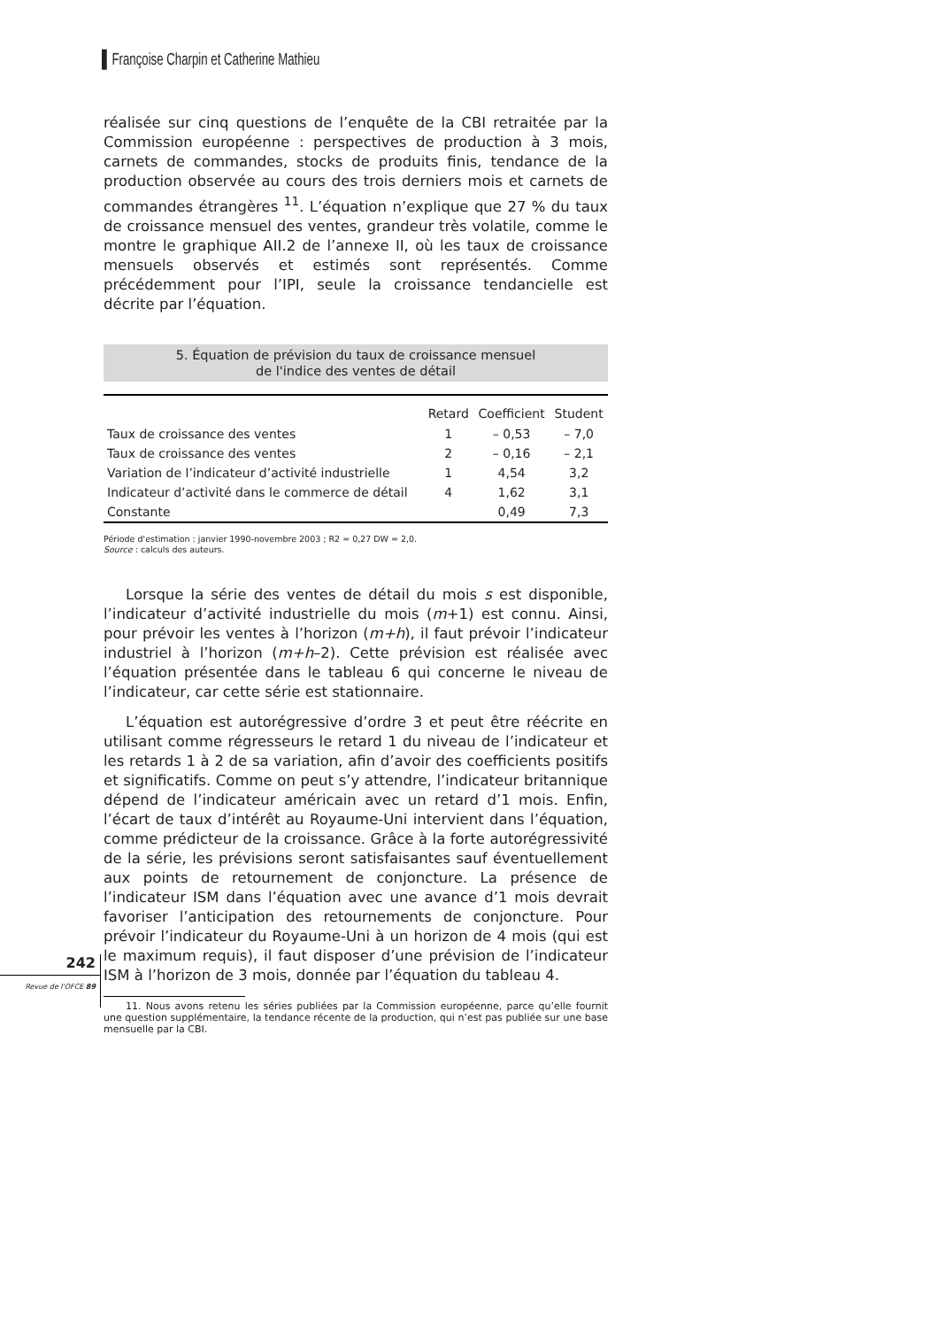▌Françoise Charpin et Catherine Mathieu
réalisée sur cinq questions de l’enquête de la CBI retraitée par la Commission européenne : perspectives de production à 3 mois, carnets de commandes, stocks de produits finis, tendance de la production observée au cours des trois derniers mois et carnets de commandes étrangères <sup>11</sup>. L’équation n’explique que 27 % du taux de croissance mensuel des ventes, grandeur très volatile, comme le montre le graphique AII.2 de l’annexe II, où les taux de croissance mensuels observés et estimés sont représentés. Comme précédemment pour l’IPI, seule la croissance tendancielle est décrite par l’équation.
5. Équation de prévision du taux de croissance mensuel
de l'indice des ventes de détail
| | Retard | Coefficient | Student |
| --- | --- | --- | --- |
| Taux de croissance des ventes | 1 | – 0,53 | – 7,0 |
| Taux de croissance des ventes | 2 | – 0,16 | – 2,1 |
| Variation de l’indicateur d’activité industrielle | 1 | 4,54 | 3,2 |
| Indicateur d’activité dans le commerce de détail | 4 | 1,62 | 3,1 |
| Constante | | 0,49 | 7,3 |
Période d'estimation : janvier 1990-novembre 2003 ; R2 = 0,27 DW = 2,0.
Source : calculs des auteurs.
Lorsque la série des ventes de détail du mois s est disponible, l’indicateur d’activité industrielle du mois (m+1) est connu. Ainsi, pour prévoir les ventes à l’horizon (m+h), il faut prévoir l’indicateur industriel à l’horizon (m+h–2). Cette prévision est réalisée avec l’équation présentée dans le tableau 6 qui concerne le niveau de l’indicateur, car cette série est stationnaire.
L’équation est autorégressive d’ordre 3 et peut être réécrite en utilisant comme régresseurs le retard 1 du niveau de l’indicateur et les retards 1 à 2 de sa variation, afin d’avoir des coefficients positifs et significatifs. Comme on peut s’y attendre, l’indicateur britannique dépend de l’indicateur américain avec un retard d’1 mois. Enfin, l’écart de taux d’intérêt au Royaume-Uni intervient dans l’équation, comme prédicteur de la croissance. Grâce à la forte autorégressivité de la série, les prévisions seront satisfaisantes sauf éventuellement aux points de retournement de conjoncture. La présence de l’indicateur ISM dans l’équation avec une avance d’1 mois devrait favoriser l’anticipation des retournements de conjoncture. Pour prévoir l’indicateur du Royaume-Uni à un horizon de 4 mois (qui est le maximum requis), il faut disposer d’une prévision de l’indicateur ISM à l’horizon de 3 mois, donnée par l’équation du tableau 4.
11. Nous avons retenu les séries publiées par la Commission européenne, parce qu’elle fournit une question supplémentaire, la tendance récente de la production, qui n’est pas publiée sur une base mensuelle par la CBI.
242
Revue de l'OFCE 89